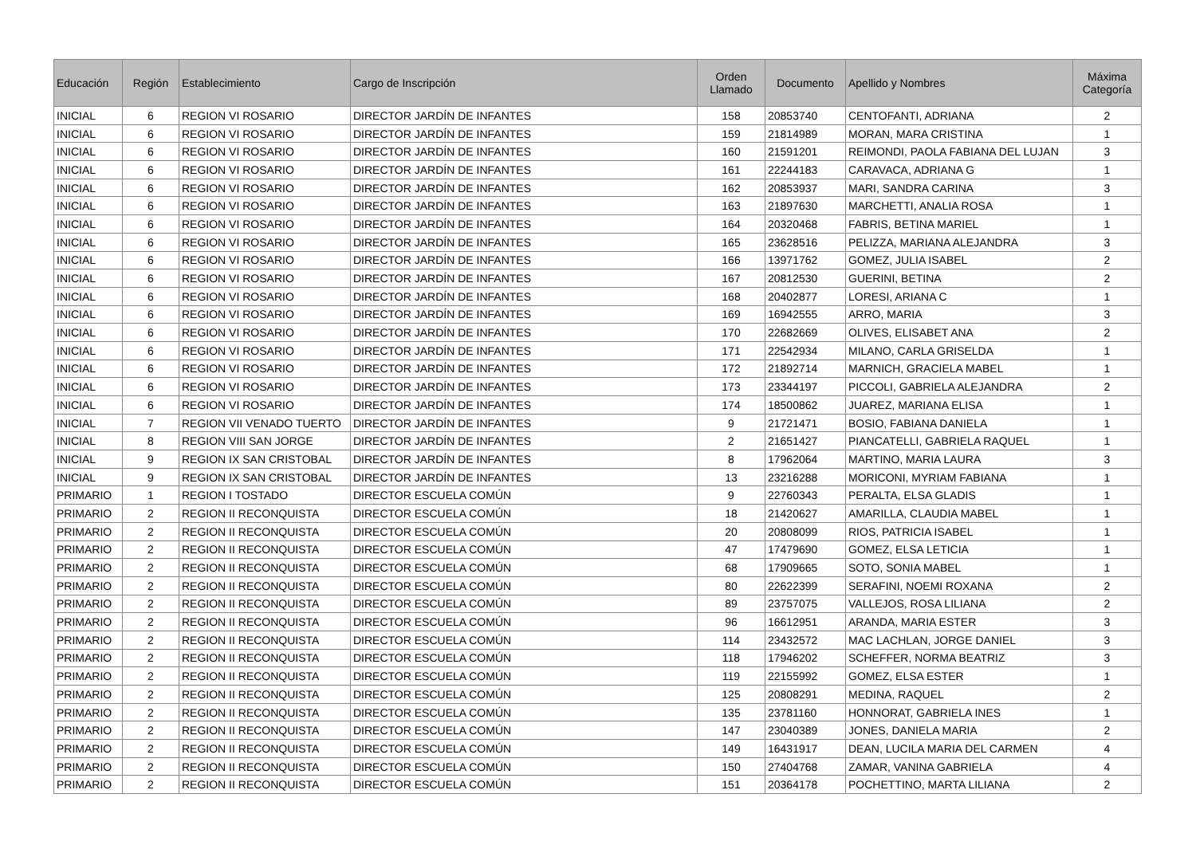| Educación | Región | Establecimiento | Cargo de Inscripción | Orden Llamado | Documento | Apellido y Nombres | Máxima Categoría |
| --- | --- | --- | --- | --- | --- | --- | --- |
| INICIAL | 6 | REGION VI ROSARIO | DIRECTOR JARDÍN DE INFANTES | 158 | 20853740 | CENTOFANTI, ADRIANA | 2 |
| INICIAL | 6 | REGION VI ROSARIO | DIRECTOR JARDÍN DE INFANTES | 159 | 21814989 | MORAN, MARA CRISTINA | 1 |
| INICIAL | 6 | REGION VI ROSARIO | DIRECTOR JARDÍN DE INFANTES | 160 | 21591201 | REIMONDI, PAOLA FABIANA DEL LUJAN | 3 |
| INICIAL | 6 | REGION VI ROSARIO | DIRECTOR JARDÍN DE INFANTES | 161 | 22244183 | CARAVACA, ADRIANA G | 1 |
| INICIAL | 6 | REGION VI ROSARIO | DIRECTOR JARDÍN DE INFANTES | 162 | 20853937 | MARI, SANDRA CARINA | 3 |
| INICIAL | 6 | REGION VI ROSARIO | DIRECTOR JARDÍN DE INFANTES | 163 | 21897630 | MARCHETTI, ANALIA ROSA | 1 |
| INICIAL | 6 | REGION VI ROSARIO | DIRECTOR JARDÍN DE INFANTES | 164 | 20320468 | FABRIS, BETINA MARIEL | 1 |
| INICIAL | 6 | REGION VI ROSARIO | DIRECTOR JARDÍN DE INFANTES | 165 | 23628516 | PELIZZA, MARIANA ALEJANDRA | 3 |
| INICIAL | 6 | REGION VI ROSARIO | DIRECTOR JARDÍN DE INFANTES | 166 | 13971762 | GOMEZ, JULIA ISABEL | 2 |
| INICIAL | 6 | REGION VI ROSARIO | DIRECTOR JARDÍN DE INFANTES | 167 | 20812530 | GUERINI, BETINA | 2 |
| INICIAL | 6 | REGION VI ROSARIO | DIRECTOR JARDÍN DE INFANTES | 168 | 20402877 | LORESI, ARIANA C | 1 |
| INICIAL | 6 | REGION VI ROSARIO | DIRECTOR JARDÍN DE INFANTES | 169 | 16942555 | ARRO, MARIA | 3 |
| INICIAL | 6 | REGION VI ROSARIO | DIRECTOR JARDÍN DE INFANTES | 170 | 22682669 | OLIVES, ELISABET ANA | 2 |
| INICIAL | 6 | REGION VI ROSARIO | DIRECTOR JARDÍN DE INFANTES | 171 | 22542934 | MILANO, CARLA GRISELDA | 1 |
| INICIAL | 6 | REGION VI ROSARIO | DIRECTOR JARDÍN DE INFANTES | 172 | 21892714 | MARNICH, GRACIELA MABEL | 1 |
| INICIAL | 6 | REGION VI ROSARIO | DIRECTOR JARDÍN DE INFANTES | 173 | 23344197 | PICCOLI, GABRIELA ALEJANDRA | 2 |
| INICIAL | 6 | REGION VI ROSARIO | DIRECTOR JARDÍN DE INFANTES | 174 | 18500862 | JUAREZ, MARIANA ELISA | 1 |
| INICIAL | 7 | REGION VII VENADO TUERTO | DIRECTOR JARDÍN DE INFANTES | 9 | 21721471 | BOSIO, FABIANA DANIELA | 1 |
| INICIAL | 8 | REGION VIII SAN JORGE | DIRECTOR JARDÍN DE INFANTES | 2 | 21651427 | PIANCATELLI, GABRIELA RAQUEL | 1 |
| INICIAL | 9 | REGION IX SAN CRISTOBAL | DIRECTOR JARDÍN DE INFANTES | 8 | 17962064 | MARTINO, MARIA LAURA | 3 |
| INICIAL | 9 | REGION IX SAN CRISTOBAL | DIRECTOR JARDÍN DE INFANTES | 13 | 23216288 | MORICONI, MYRIAM FABIANA | 1 |
| PRIMARIO | 1 | REGION I TOSTADO | DIRECTOR ESCUELA COMÚN | 9 | 22760343 | PERALTA, ELSA GLADIS | 1 |
| PRIMARIO | 2 | REGION II RECONQUISTA | DIRECTOR ESCUELA COMÚN | 18 | 21420627 | AMARILLA, CLAUDIA MABEL | 1 |
| PRIMARIO | 2 | REGION II RECONQUISTA | DIRECTOR ESCUELA COMÚN | 20 | 20808099 | RIOS, PATRICIA ISABEL | 1 |
| PRIMARIO | 2 | REGION II RECONQUISTA | DIRECTOR ESCUELA COMÚN | 47 | 17479690 | GOMEZ, ELSA LETICIA | 1 |
| PRIMARIO | 2 | REGION II RECONQUISTA | DIRECTOR ESCUELA COMÚN | 68 | 17909665 | SOTO, SONIA MABEL | 1 |
| PRIMARIO | 2 | REGION II RECONQUISTA | DIRECTOR ESCUELA COMÚN | 80 | 22622399 | SERAFINI, NOEMI ROXANA | 2 |
| PRIMARIO | 2 | REGION II RECONQUISTA | DIRECTOR ESCUELA COMÚN | 89 | 23757075 | VALLEJOS, ROSA LILIANA | 2 |
| PRIMARIO | 2 | REGION II RECONQUISTA | DIRECTOR ESCUELA COMÚN | 96 | 16612951 | ARANDA, MARIA ESTER | 3 |
| PRIMARIO | 2 | REGION II RECONQUISTA | DIRECTOR ESCUELA COMÚN | 114 | 23432572 | MAC LACHLAN, JORGE DANIEL | 3 |
| PRIMARIO | 2 | REGION II RECONQUISTA | DIRECTOR ESCUELA COMÚN | 118 | 17946202 | SCHEFFER, NORMA BEATRIZ | 3 |
| PRIMARIO | 2 | REGION II RECONQUISTA | DIRECTOR ESCUELA COMÚN | 119 | 22155992 | GOMEZ, ELSA ESTER | 1 |
| PRIMARIO | 2 | REGION II RECONQUISTA | DIRECTOR ESCUELA COMÚN | 125 | 20808291 | MEDINA, RAQUEL | 2 |
| PRIMARIO | 2 | REGION II RECONQUISTA | DIRECTOR ESCUELA COMÚN | 135 | 23781160 | HONNORAT, GABRIELA INES | 1 |
| PRIMARIO | 2 | REGION II RECONQUISTA | DIRECTOR ESCUELA COMÚN | 147 | 23040389 | JONES, DANIELA MARIA | 2 |
| PRIMARIO | 2 | REGION II RECONQUISTA | DIRECTOR ESCUELA COMÚN | 149 | 16431917 | DEAN, LUCILA MARIA DEL CARMEN | 4 |
| PRIMARIO | 2 | REGION II RECONQUISTA | DIRECTOR ESCUELA COMÚN | 150 | 27404768 | ZAMAR, VANINA GABRIELA | 4 |
| PRIMARIO | 2 | REGION II RECONQUISTA | DIRECTOR ESCUELA COMÚN | 151 | 20364178 | POCHETTINO, MARTA LILIANA | 2 |